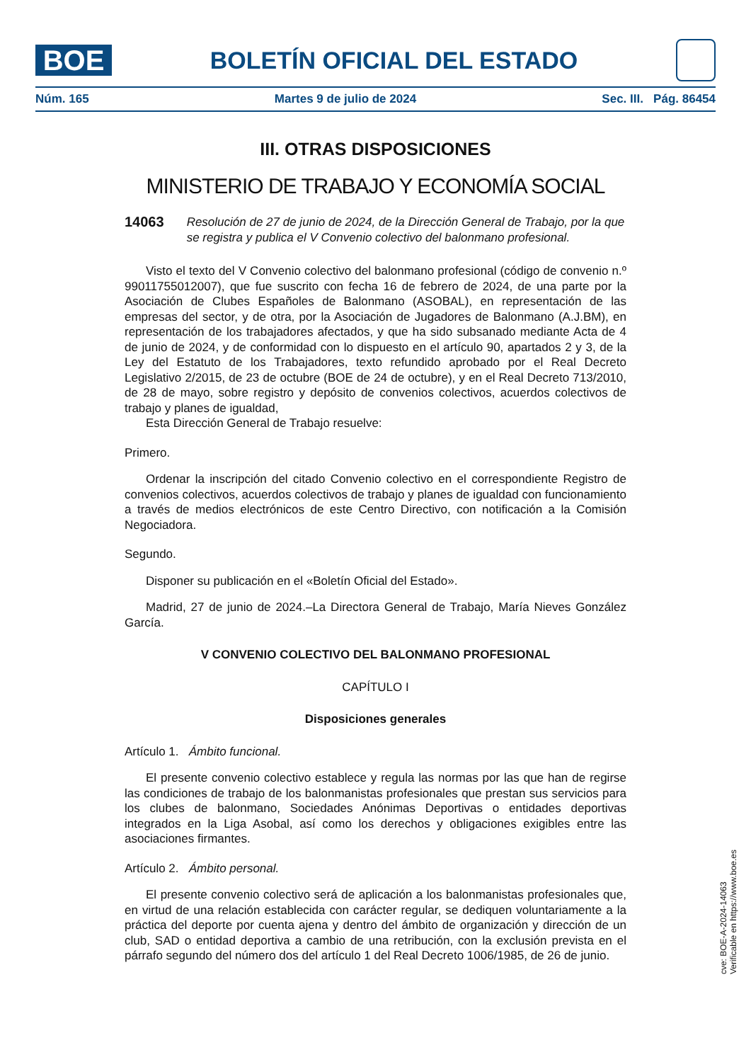BOE
BOLETÍN OFICIAL DEL ESTADO
Núm. 165 Martes 9 de julio de 2024 Sec. III. Pág. 86454
III. OTRAS DISPOSICIONES
MINISTERIO DE TRABAJO Y ECONOMÍA SOCIAL
14063 Resolución de 27 de junio de 2024, de la Dirección General de Trabajo, por la que se registra y publica el V Convenio colectivo del balonmano profesional.
Visto el texto del V Convenio colectivo del balonmano profesional (código de convenio n.º 99011755012007), que fue suscrito con fecha 16 de febrero de 2024, de una parte por la Asociación de Clubes Españoles de Balonmano (ASOBAL), en representación de las empresas del sector, y de otra, por la Asociación de Jugadores de Balonmano (A.J.BM), en representación de los trabajadores afectados, y que ha sido subsanado mediante Acta de 4 de junio de 2024, y de conformidad con lo dispuesto en el artículo 90, apartados 2 y 3, de la Ley del Estatuto de los Trabajadores, texto refundido aprobado por el Real Decreto Legislativo 2/2015, de 23 de octubre (BOE de 24 de octubre), y en el Real Decreto 713/2010, de 28 de mayo, sobre registro y depósito de convenios colectivos, acuerdos colectivos de trabajo y planes de igualdad,
Esta Dirección General de Trabajo resuelve:
Primero.
Ordenar la inscripción del citado Convenio colectivo en el correspondiente Registro de convenios colectivos, acuerdos colectivos de trabajo y planes de igualdad con funcionamiento a través de medios electrónicos de este Centro Directivo, con notificación a la Comisión Negociadora.
Segundo.
Disponer su publicación en el «Boletín Oficial del Estado».
Madrid, 27 de junio de 2024.–La Directora General de Trabajo, María Nieves González García.
V CONVENIO COLECTIVO DEL BALONMANO PROFESIONAL
CAPÍTULO I
Disposiciones generales
Artículo 1. Ámbito funcional.
El presente convenio colectivo establece y regula las normas por las que han de regirse las condiciones de trabajo de los balonmanistas profesionales que prestan sus servicios para los clubes de balonmano, Sociedades Anónimas Deportivas o entidades deportivas integrados en la Liga Asobal, así como los derechos y obligaciones exigibles entre las asociaciones firmantes.
Artículo 2. Ámbito personal.
El presente convenio colectivo será de aplicación a los balonmanistas profesionales que, en virtud de una relación establecida con carácter regular, se dediquen voluntariamente a la práctica del deporte por cuenta ajena y dentro del ámbito de organización y dirección de un club, SAD o entidad deportiva a cambio de una retribución, con la exclusión prevista en el párrafo segundo del número dos del artículo 1 del Real Decreto 1006/1985, de 26 de junio.
cve: BOE-A-2024-14063
Verificable en https://www.boe.es